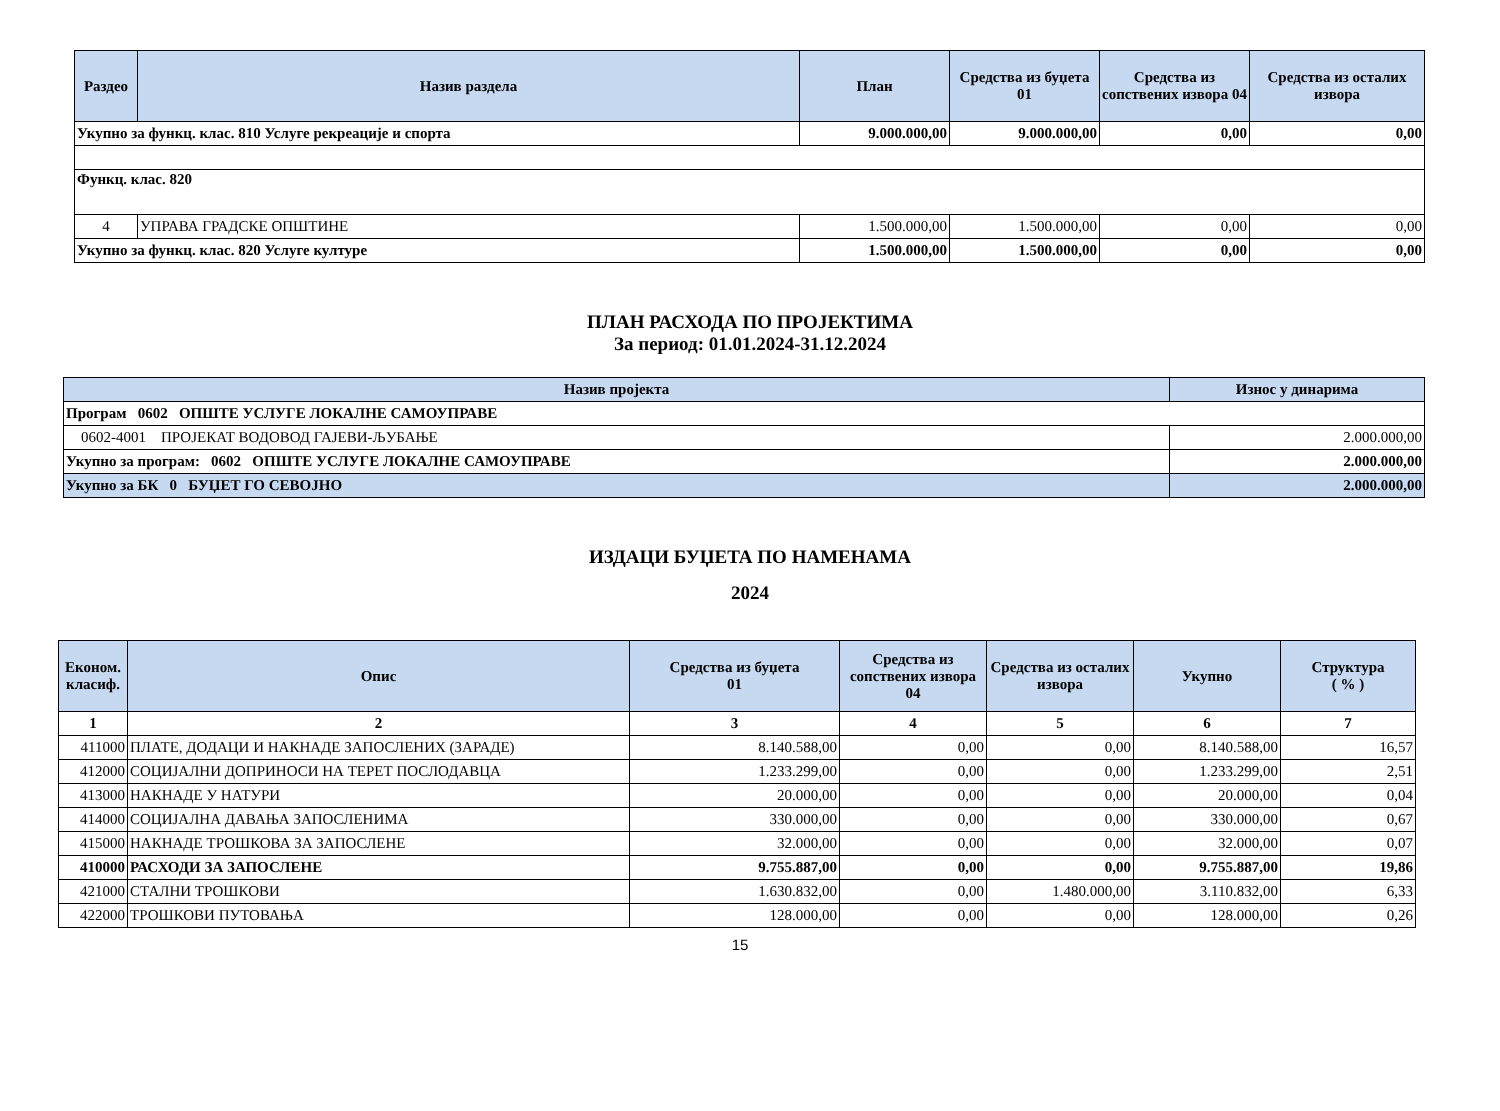| Раздео | Назив раздела | План | Средства из буџета 01 | Средства из сопствених извора 04 | Средства из осталих извора |
| --- | --- | --- | --- | --- | --- |
| Укупно за функц. клас. 810 Услуге рекреације и спорта | | 9.000.000,00 | 9.000.000,00 | 0,00 | 0,00 |
| Функц. клас. 820 | | | | | |
| 4 | УПРАВА ГРАДСКЕ ОПШТИНЕ | 1.500.000,00 | 1.500.000,00 | 0,00 | 0,00 |
| Укупно за функц. клас. 820 Услуге културе | | 1.500.000,00 | 1.500.000,00 | 0,00 | 0,00 |
ПЛАН РАСХОДА ПО ПРОЈЕКТИМА
За период: 01.01.2024-31.12.2024
| Назив пројекта | Износ у динарима |
| --- | --- |
| Програм 0602 ОПШТЕ УСЛУГЕ ЛОКАЛНЕ САМОУПРАВЕ | |
| 0602-4001 ПРОЈЕКАТ ВОДОВОД ГАЈЕВИ-ЉУБАЊЕ | 2.000.000,00 |
| Укупно за програм: 0602 ОПШТЕ УСЛУГЕ ЛОКАЛНЕ САМОУПРАВЕ | 2.000.000,00 |
| Укупно за БК 0 БУЏЕТ ГО СЕВОЈНО | 2.000.000,00 |
ИЗДАЦИ БУЏЕТА ПО НАМЕНАМА
2024
| Економ. класиф. | Опис | Средства из буџета 01 | Средства из сопствених извора 04 | Средства из осталих извора | Укупно | Структура ( % ) |
| --- | --- | --- | --- | --- | --- | --- |
| 1 | 2 | 3 | 4 | 5 | 6 | 7 |
| 411000 | ПЛАТЕ, ДОДАЦИ И НАКНАДЕ ЗАПОСЛЕНИХ (ЗАРАДЕ) | 8.140.588,00 | 0,00 | 0,00 | 8.140.588,00 | 16,57 |
| 412000 | СОЦИЈАЛНИ ДОПРИНОСИ НА ТЕРЕТ ПОСЛОДАВЦА | 1.233.299,00 | 0,00 | 0,00 | 1.233.299,00 | 2,51 |
| 413000 | НАКНАДЕ У НАТУРИ | 20.000,00 | 0,00 | 0,00 | 20.000,00 | 0,04 |
| 414000 | СОЦИЈАЛНА ДАВАЊА ЗАПОСЛЕНИМА | 330.000,00 | 0,00 | 0,00 | 330.000,00 | 0,67 |
| 415000 | НАКНАДЕ ТРОШКОВА ЗА ЗАПОСЛЕНЕ | 32.000,00 | 0,00 | 0,00 | 32.000,00 | 0,07 |
| 410000 | РАСХОДИ ЗА ЗАПОСЛЕНЕ | 9.755.887,00 | 0,00 | 0,00 | 9.755.887,00 | 19,86 |
| 421000 | СТАЛНИ ТРОШКОВИ | 1.630.832,00 | 0,00 | 1.480.000,00 | 3.110.832,00 | 6,33 |
| 422000 | ТРОШКОВИ ПУТОВАЊА | 128.000,00 | 0,00 | 0,00 | 128.000,00 | 0,26 |
15